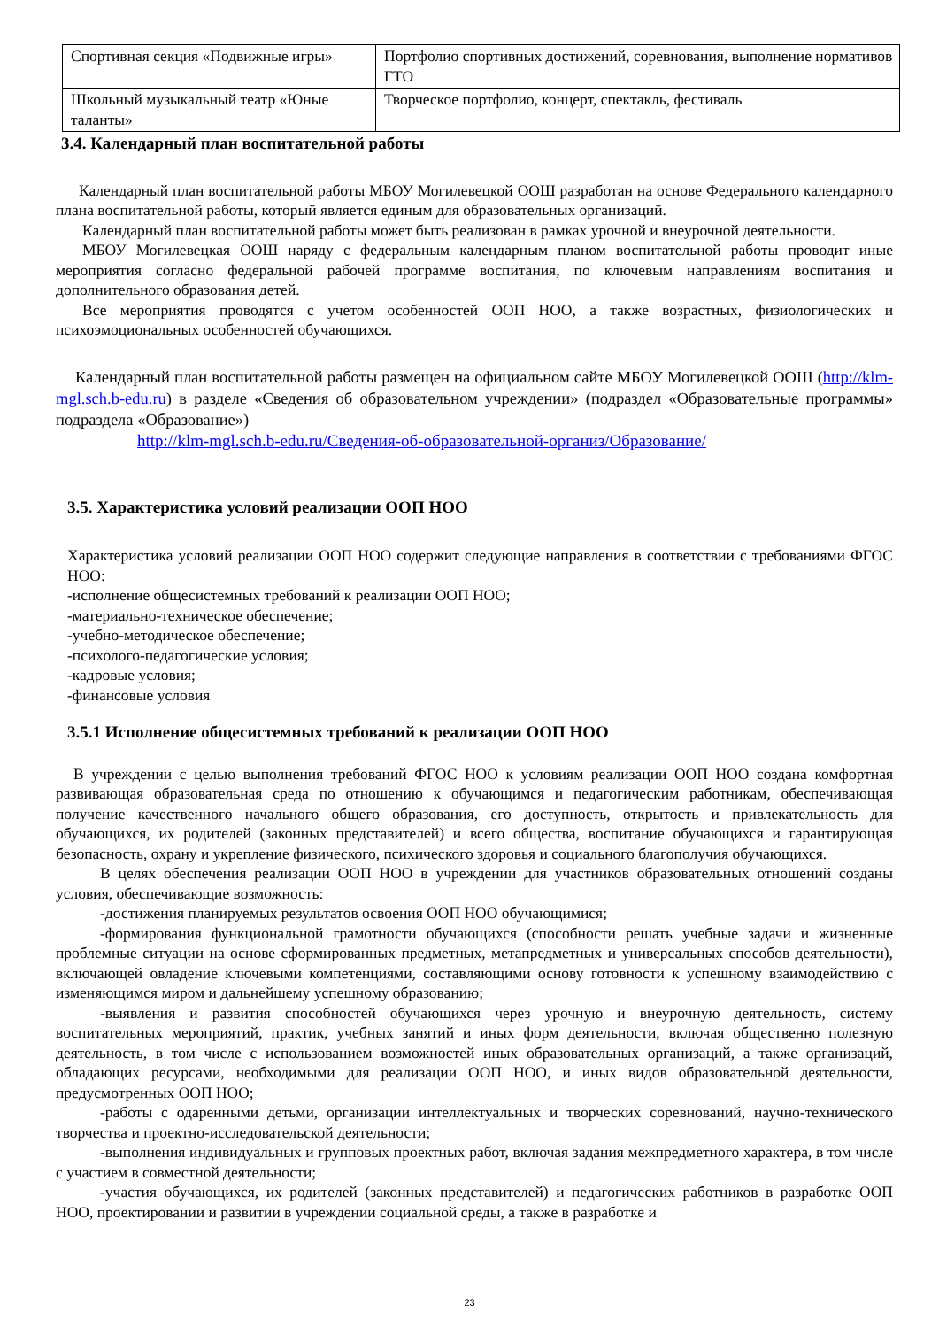| Спортивная секция «Подвижные игры» | Портфолио спортивных достижений, соревнования, выполнение нормативов ГТО |
| Школьный музыкальный театр «Юные таланты» | Творческое портфолио, концерт, спектакль, фестиваль |
3.4. Календарный план воспитательной работы
Календарный план воспитательной работы МБОУ Могилевецкой ООШ разработан на основе Федерального календарного плана воспитательной работы, который является единым для образовательных организаций.
Календарный план воспитательной работы может быть реализован в рамках урочной и внеурочной деятельности.
МБОУ Могилевецкая ООШ наряду с федеральным календарным планом воспитательной работы проводит иные мероприятия согласно федеральной рабочей программе воспитания, по ключевым направлениям воспитания и дополнительного образования детей.
Все мероприятия проводятся с учетом особенностей ООП НОО, а также возрастных, физиологических и психоэмоциональных особенностей обучающихся.
Календарный план воспитательной работы размещен на официальном сайте МБОУ Могилевецкой ООШ (http://klm-mgl.sch.b-edu.ru) в разделе «Сведения об образовательном учреждении» (подраздел «Образовательные программы» подраздела «Образование»)
http://klm-mgl.sch.b-edu.ru/Сведения-об-образовательной-организ/Образование/
3.5. Характеристика условий реализации ООП НОО
Характеристика условий реализации ООП НОО содержит следующие направления в соответствии с требованиями ФГОС НОО:
-исполнение общесистемных требований к реализации ООП НОО;
-материально-техническое обеспечение;
-учебно-методическое обеспечение;
-психолого-педагогические условия;
-кадровые условия;
-финансовые условия
3.5.1 Исполнение общесистемных требований к реализации ООП НОО
В учреждении с целью выполнения требований ФГОС НОО к условиям реализации ООП НОО создана комфортная развивающая образовательная среда по отношению к обучающимся и педагогическим работникам, обеспечивающая получение качественного начального общего образования, его доступность, открытость и привлекательность для обучающихся, их родителей (законных представителей) и всего общества, воспитание обучающихся и гарантирующая безопасность, охрану и укрепление физического, психического здоровья и социального благополучия обучающихся.
В целях обеспечения реализации ООП НОО в учреждении для участников образовательных отношений созданы условия, обеспечивающие возможность:
-достижения планируемых результатов освоения ООП НОО обучающимися;
-формирования функциональной грамотности обучающихся (способности решать учебные задачи и жизненные проблемные ситуации на основе сформированных предметных, метапредметных и универсальных способов деятельности), включающей овладение ключевыми компетенциями, составляющими основу готовности к успешному взаимодействию с изменяющимся миром и дальнейшему успешному образованию;
-выявления и развития способностей обучающихся через урочную и внеурочную деятельность, систему воспитательных мероприятий, практик, учебных занятий и иных форм деятельности, включая общественно полезную деятельность, в том числе с использованием возможностей иных образовательных организаций, а также организаций, обладающих ресурсами, необходимыми для реализации ООП НОО, и иных видов образовательной деятельности, предусмотренных ООП НОО;
-работы с одаренными детьми, организации интеллектуальных и творческих соревнований, научно-технического творчества и проектно-исследовательской деятельности;
-выполнения индивидуальных и групповых проектных работ, включая задания межпредметного характера, в том числе с участием в совместной деятельности;
-участия обучающихся, их родителей (законных представителей) и педагогических работников в разработке ООП НОО, проектировании и развитии в учреждении социальной среды, а также в разработке и
23